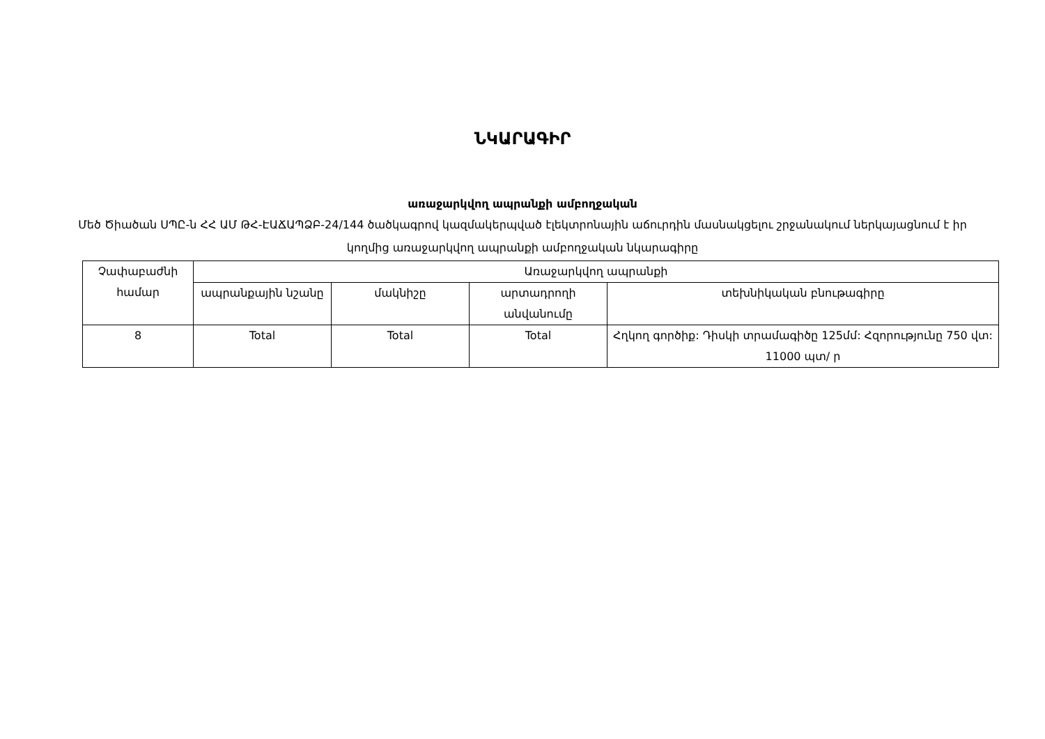ՆԿԱՐԱԳԻՐ
առաջարկվող ապրանքի ամբողջական
Մեծ Ծիածան ՍՊԸ-ն ՀՀ ԱՄ ԹՀ-ԷԱՃԱՊՁԲ-24/144 ծածկագրով կազմակերպված էլեկտրոնային աճուրդին մասնակցելու շրջանակում ներկայացնում է իր կողմից առաջարկվող ապրանքի ամբողջական նկարագիրը
| Չափաբաժնի համար | Առաջարկվող ապրանքի | | | |
| --- | --- | --- | --- | --- |
| | ապրանքային նշանը | մակնիշը | արտադրողի անվանումը | տեխնիկական բնութագիրը |
| 8 | Total | Total | Total | Հղկող գործիք: Դիսկի տրամագիծը 125մմ: Հզորությունը 750 վտ: 11000 պտ/ ր |